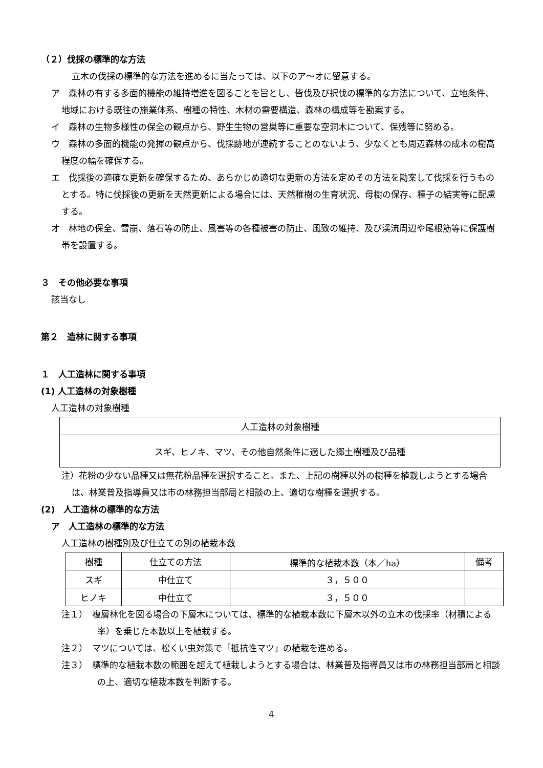（２）伐採の標準的な方法
立木の伐採の標準的な方法を進めるに当たっては、以下のア～オに留意する。
ア　森林の有する多面的機能の維持増進を図ることを旨とし、皆伐及び択伐の標準的な方法について、立地条件、地域における既往の施業体系、樹種の特性、木材の需要構造、森林の構成等を勘案する。
イ　森林の生物多様性の保全の観点から、野生生物の営巣等に重要な空洞木について、保残等に努める。
ウ　森林の多面的機能の発揮の観点から、伐採跡地が連続することのないよう、少なくとも周辺森林の成木の樹高程度の幅を確保する。
エ　伐採後の適確な更新を確保するため、あらかじめ適切な更新の方法を定めその方法を勘案して伐採を行うものとする。特に伐採後の更新を天然更新による場合には、天然稚樹の生育状況、母樹の保存、種子の結実等に配慮する。
オ　林地の保全、雪崩、落石等の防止、風害等の各種被害の防止、風致の維持、及び渓流周辺や尾根筋等に保護樹帯を設置する。
３　その他必要な事項
該当なし
第２　造林に関する事項
１　人工造林に関する事項
(1) 人工造林の対象樹種
人工造林の対象樹種
| 人工造林の対象樹種 |
| スギ、ヒノキ、マツ、その他自然条件に適した郷土樹種及び品種 |
注）花粉の少ない品種又は無花粉品種を選択すること。また、上記の樹種以外の樹種を植栽しようとする場合は、林業普及指導員又は市の林務担当部局と相談の上、適切な樹種を選択する。
(2)　人工造林の標準的な方法
ア　人工造林の標準的な方法
人工造林の樹種別及び仕立ての別の植栽本数
| 樹種 | 仕立ての方法 | 標準的な植栽本数（本／ha） | 備考 |
| スギ | 中仕立て | ３，５００ | |
| ヒノキ | 中仕立て | ３，５００ | |
注１）　複層林化を図る場合の下層木については、標準的な植栽本数に下層木以外の立木の伐採率（材積による率）を乗じた本数以上を植栽する。
注２）　マツについては、松くい虫対策で「抵抗性マツ」の植栽を進める。
注３）　標準的な植栽本数の範囲を超えて植栽しようとする場合は、林業普及指導員又は市の林務担当部局と相談の上、適切な植栽本数を判断する。
4